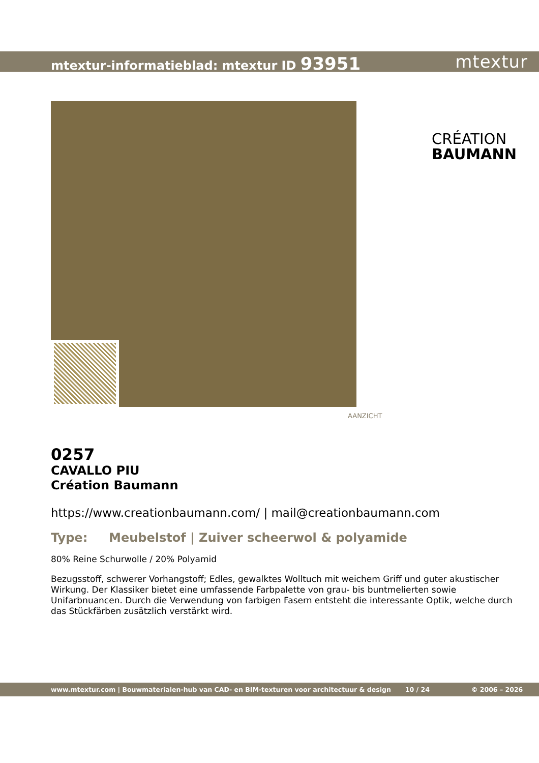mtextur-informatieblad: mtextur ID 93951
mtextur
AANZICHT
CRÉATION
BAUMANN
0257
CAVALLO PIU
Création Baumann
https://www.creationbaumann.com/ | mail@creationbaumann.com
Type: Meubelstof | Zuiver scheerwol & polyamide
80% Reine Schurwolle / 20% Polyamid
Bezugsstoff, schwerer Vorhangstoff; Edles, gewalktes Wolltuch mit weichem Griff und guter akustischer Wirkung. Der Klassiker bietet eine umfassende Farbpalette von grau- bis buntmelierten sowie Unifarbnuancen. Durch die Verwendung von farbigen Fasern entsteht die interessante Optik, welche durch das Stückfärben zusätzlich verstärkt wird.
www.mtextur.com | Bouwmaterialen-hub van CAD- en BIM-texturen voor architectuur & design 10 / 24 © 2006 – 2026